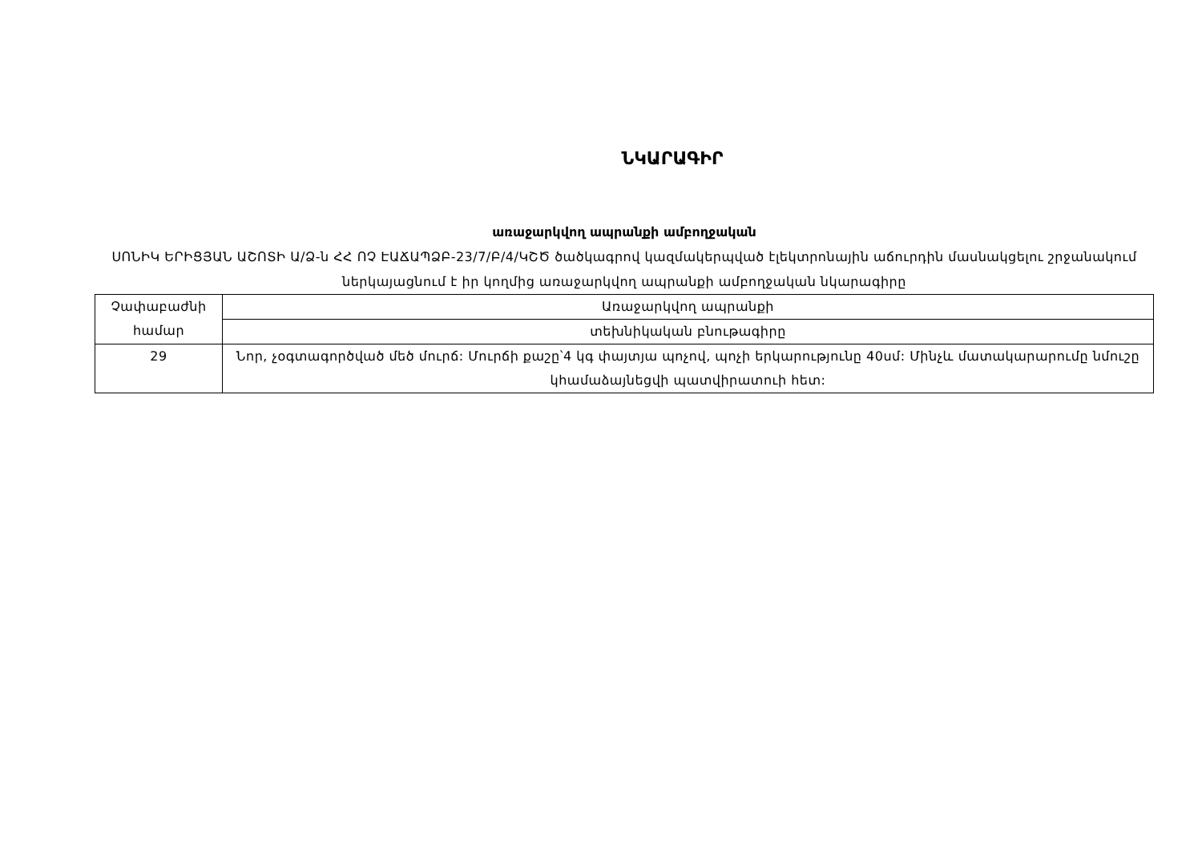ՆԿԱՐԱԳԻՐ
առաջարկվող ապրանքի ամբողջական
ՍՈՆԻԿ ԵՐԻՑՅԱՆ ԱՇՈՏԻ Ա/Ձ-ն ՀՀ ՈՉ ԷԱՃԱՊՁԲ-23/7/Բ/4/ԿՇԾ ծածկագրով կազմակերպված էլեկտրոնային աճուրդին մասնակցելու շրջանակում ներկայացնում է իր կողմից առաջարկվող ապրանքի ամբողջական նկարագիրը
| Չափաբաժնի համար | Առաջարկվող ապրանքի |
| | տեխնիկական բնութագիրը |
| 29 | Նոր, չօգտագործված մեծ մուրճ: Մուրճի քաշը՝4 կգ փայտյա պոչով, պոչի երկարությունը 40սմ: Մինչև մատակարարումը նմուշը կհամաձայնեցվի պատվիրատուի հետ: |